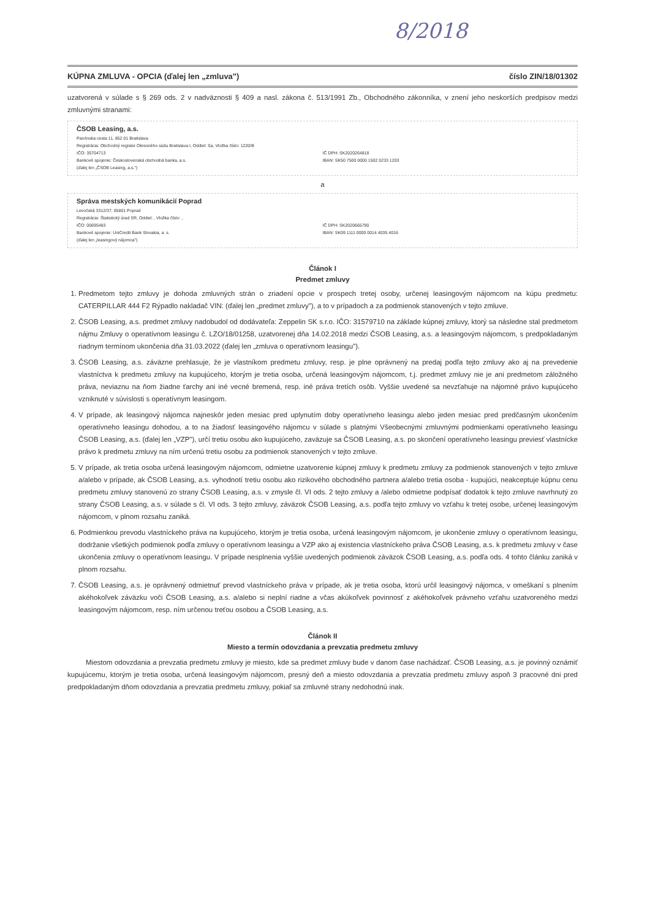8/2018
KÚPNA ZMLUVA - OPCIA (ďalej len „zmluva") číslo ZIN/18/01302
uzatvorená v súlade s § 269 ods. 2 v nadväznosti § 409 a nasl. zákona č. 513/1991 Zb., Obchodného zákonníka, v znení jeho neskorších predpisov medzi zmluvnými stranami:
ČSOB Leasing, a.s.
Panónska cesta 11, 852 01 Bratislava
Registrácia: Obchodný register Okresného súdu Bratislava I, Oddiel: Sa, Vložka číslo: 1220/B
IČO: 35704713 IČ DPH: SK2020264818
Bankové spojenie: Československá obchodná banka, a.s. IBAN: SK50 7500 0000 1502 0233 1203
(ďalej len „ČSOB Leasing, a.s.")
a
Správa mestských komunikácií Poprad
Levočská 3312/37, 05801 Poprad
Registrácia: Štatistický úrad SR, Oddiel: , Vložka číslo: ,
IČO: 00695483 IČ DPH: SK2020665790
Bankové spojenie: UniCredit Bank Slovakia, a. s. IBAN: SK09 1111 0000 0014 4035 4016
(ďalej len „leasingový nájomca")
Článok I
Predmet zmluvy
1. Predmetom tejto zmluvy je dohoda zmluvných strán o zriadení opcie v prospech tretej osoby, určenej leasingovým nájomcom na kúpu predmetu: CATERPILLAR 444 F2 Rýpadlo nakladač VIN: (ďalej len „predmet zmluvy"), a to v prípadoch a za podmienok stanovených v tejto zmluve.
2. ČSOB Leasing, a.s. predmet zmluvy nadobudol od dodávateľa: Zeppelin SK s.r.o. IČO: 31579710 na základe kúpnej zmluvy, ktorý sa následne stal predmetom nájmu Zmluvy o operatívnom leasingu č. LZO/18/01258, uzatvorenej dňa 14.02.2018 medzi ČSOB Leasing, a.s. a leasingovým nájomcom, s predpokladaným riadnym termínom ukončenia dňa 31.03.2022 (ďalej len „zmluva o operatívnom leasingu").
3. ČSOB Leasing, a.s. záväzne prehlasuje, že je vlastníkom predmetu zmluvy, resp. je plne oprávnený na predaj podľa tejto zmluvy ako aj na prevedenie vlastníctva k predmetu zmluvy na kupujúceho, ktorým je tretia osoba, určená leasingovým nájomcom, t.j. predmet zmluvy nie je ani predmetom záložného práva, neviaznu na ňom žiadne ťarchy ani iné vecné bremená, resp. iné práva tretích osôb. Vyššie uvedené sa nevzťahuje na nájomné právo kupujúceho vzniknuté v súvislosti s operatívnym leasingom.
4. V prípade, ak leasingový nájomca najneskôr jeden mesiac pred uplynutím doby operatívneho leasingu alebo jeden mesiac pred predčasným ukončením operatívneho leasingu dohodou, a to na žiadosť leasingového nájomcu v súlade s platnými Všeobecnými zmluvnými podmienkami operatívneho leasingu ČSOB Leasing, a.s. (ďalej len „VZP"), určí tretiu osobu ako kupujúceho, zaväzuje sa ČSOB Leasing, a.s. po skončení operatívneho leasingu previesť vlastnícke právo k predmetu zmluvy na ním určenú tretiu osobu za podmienok stanovených v tejto zmluve.
5. V prípade, ak tretia osoba určená leasingovým nájomcom, odmietne uzatvorenie kúpnej zmluvy k predmetu zmluvy za podmienok stanovených v tejto zmluve a/alebo v prípade, ak ČSOB Leasing, a.s. vyhodnotí tretiu osobu ako rizikového obchodného partnera a/alebo tretia osoba - kupujúci, neakceptuje kúpnu cenu predmetu zmluvy stanovenú zo strany ČSOB Leasing, a.s. v zmysle čl. VI ods. 2 tejto zmluvy a /alebo odmietne podpísať dodatok k tejto zmluve navrhnutý zo strany ČSOB Leasing, a.s. v súlade s čl. VI ods. 3 tejto zmluvy, záväzok ČSOB Leasing, a.s. podľa tejto zmluvy vo vzťahu k tretej osobe, určenej leasingovým nájomcom, v plnom rozsahu zaniká.
6. Podmienkou prevodu vlastníckeho práva na kupujúceho, ktorým je tretia osoba, určená leasingovým nájomcom, je ukončenie zmluvy o operatívnom leasingu, dodržanie všetkých podmienok podľa zmluvy o operatívnom leasingu a VZP ako aj existencia vlastníckeho práva ČSOB Leasing, a.s. k predmetu zmluvy v čase ukončenia zmluvy o operatívnom leasingu. V prípade nesplnenia vyššie uvedených podmienok záväzok ČSOB Leasing, a.s. podľa ods. 4 tohto článku zaniká v plnom rozsahu.
7. ČSOB Leasing, a.s. je oprávnený odmietnuť prevod vlastníckeho práva v prípade, ak je tretia osoba, ktorú určil leasingový nájomca, v omeškaní s plnením akéhokoľvek záväzku voči ČSOB Leasing, a.s. a/alebo si neplní riadne a včas akúkoľvek povinnosť z akéhokoľvek právneho vzťahu uzatvoreného medzi leasingovým nájomcom, resp. ním určenou treťou osobou a ČSOB Leasing, a.s.
Článok II
Miesto a termín odovzdania a prevzatia predmetu zmluvy
Miestom odovzdania a prevzatia predmetu zmluvy je miesto, kde sa predmet zmluvy bude v danom čase nachádzať. ČSOB Leasing, a.s. je povinný oznámiť kupujúcemu, ktorým je tretia osoba, určená leasingovým nájomcom, presný deň a miesto odovzdania a prevzatia predmetu zmluvy aspoň 3 pracovné dni pred predpokladaným dňom odovzdania a prevzatia predmetu zmluvy, pokiaľ sa zmluvné strany nedohodnú inak.